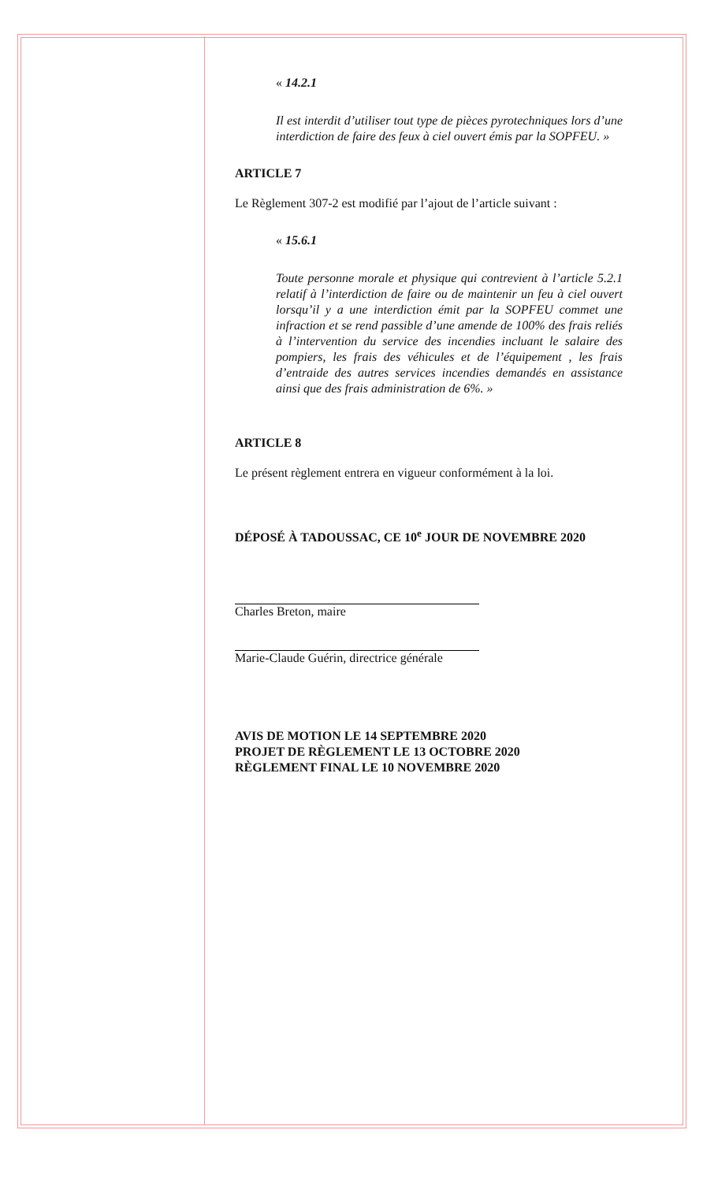« 14.2.1
Il est interdit d’utiliser tout type de pièces pyrotechniques lors d’une interdiction de faire des feux à ciel ouvert émis par la SOPFEU. »
ARTICLE 7
Le Règlement 307-2 est modifié par l’ajout de l’article suivant :
« 15.6.1
Toute personne morale et physique qui contrevient à l’article 5.2.1 relatif à l’interdiction de faire ou de maintenir un feu à ciel ouvert lorsqu’il y a une interdiction émit par la SOPFEU commet une infraction et se rend passible d’une amende de 100% des frais reliés à l’intervention du service des incendies incluant le salaire des pompiers, les frais des véhicules et de l’équipement , les frais d’entraide des autres services incendies demandés en assistance ainsi que des frais administration de 6%. »
ARTICLE 8
Le présent règlement entrera en vigueur conformément à la loi.
DÉPOSÉ À TADOUSSAC, CE 10<sup>e</sup> JOUR DE NOVEMBRE 2020
Charles Breton, maire
Marie-Claude Guérin, directrice générale
AVIS DE MOTION LE 14 SEPTEMBRE 2020
PROJET DE RÈGLEMENT LE 13 OCTOBRE 2020
RÈGLEMENT FINAL LE 10 NOVEMBRE 2020